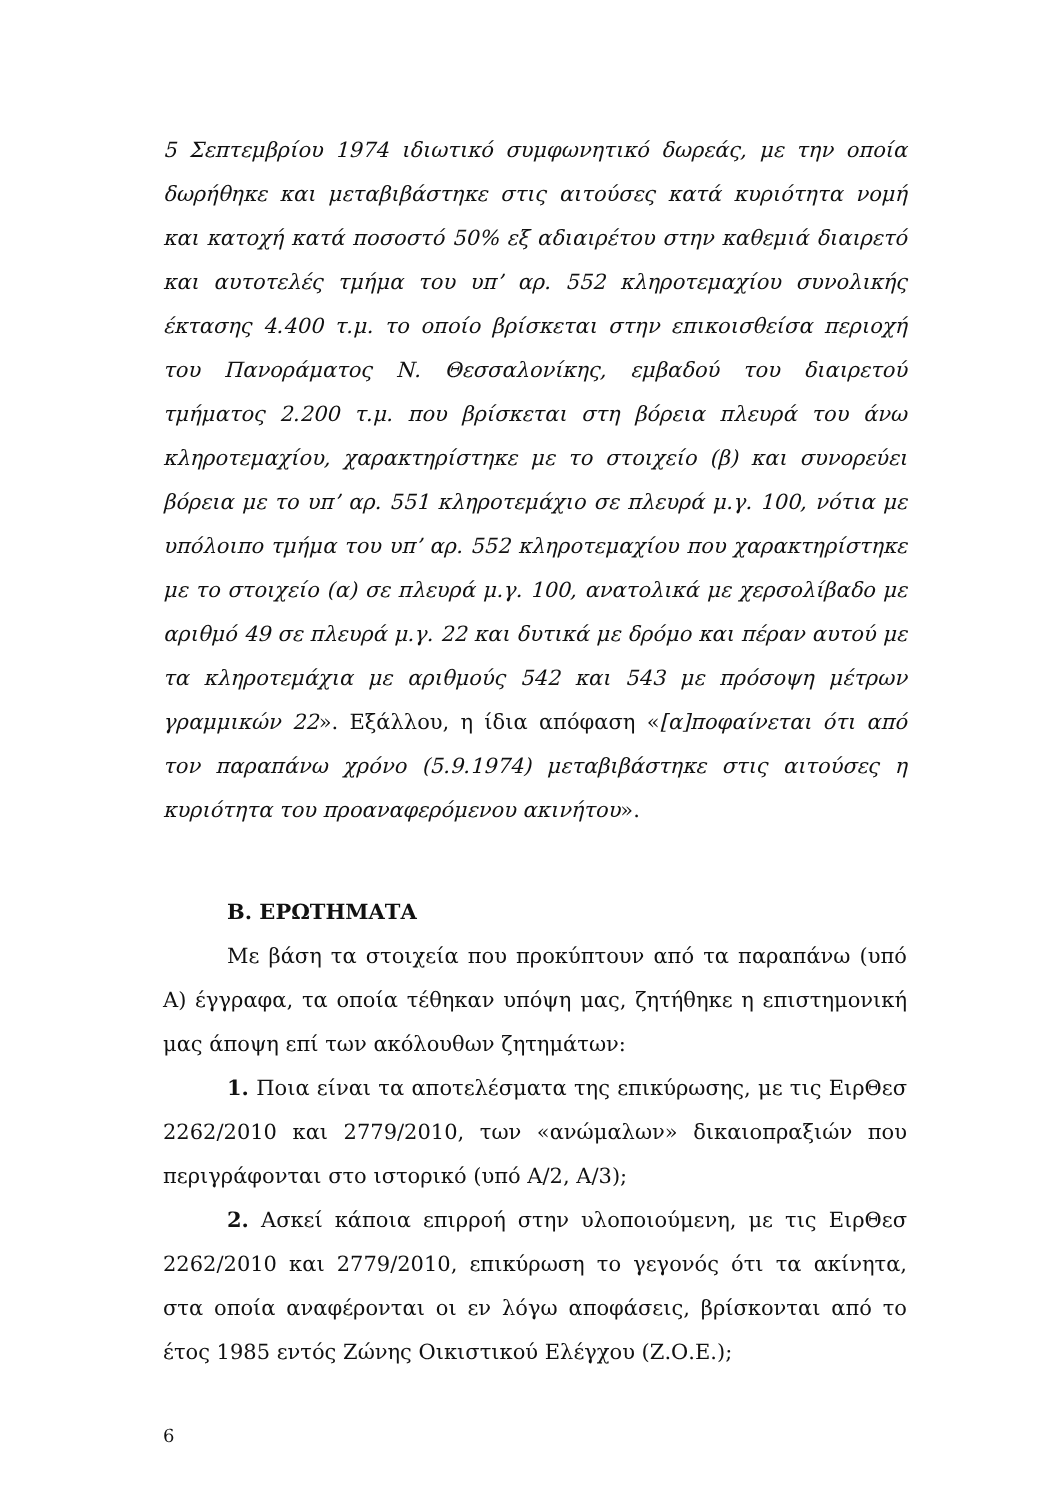5 Σεπτεμβρίου 1974 ιδιωτικό συμφωνητικό δωρεάς, με την οποία δωρήθηκε και μεταβιβάστηκε στις αιτούσες κατά κυριότητα νομή και κατοχή κατά ποσοστό 50% εξ αδιαιρέτου στην καθεμιά διαιρετό και αυτοτελές τμήμα του υπ’ αρ. 552 κληροτεμαχίου συνολικής έκτασης 4.400 τ.μ. το οποίο βρίσκεται στην επικοισθείσα περιοχή του Πανοράματος Ν. Θεσσαλονίκης, εμβαδού του διαιρετού τμήματος 2.200 τ.μ. που βρίσκεται στη βόρεια πλευρά του άνω κληροτεμαχίου, χαρακτηρίστηκε με το στοιχείο (β) και συνορεύει βόρεια με το υπ’ αρ. 551 κληροτεμάχιο σε πλευρά μ.γ. 100, νότια με υπόλοιπο τμήμα του υπ’ αρ. 552 κληροτεμαχίου που χαρακτηρίστηκε με το στοιχείο (α) σε πλευρά μ.γ. 100, ανατολικά με χερσολίβαδο με αριθμό 49 σε πλευρά μ.γ. 22 και δυτικά με δρόμο και πέραν αυτού με τα κληροτεμάχια με αριθμούς 542 και 543 με πρόσοψη μέτρων γραμμικών 22». Εξάλλου, η ίδια απόφαση «[α]ποφαίνεται ότι από τον παραπάνω χρόνο (5.9.1974) μεταβιβάστηκε στις αιτούσες η κυριότητα του προαναφερόμενου ακινήτου».
Β. ΕΡΩΤΗΜΑΤΑ
Με βάση τα στοιχεία που προκύπτουν από τα παραπάνω (υπό Α) έγγραφα, τα οποία τέθηκαν υπόψη μας, ζητήθηκε η επιστημονική μας άποψη επί των ακόλουθων ζητημάτων:
1. Ποια είναι τα αποτελέσματα της επικύρωσης, με τις ΕιρΘεσ 2262/2010 και 2779/2010, των «ανώμαλων» δικαιοπραξιών που περιγράφονται στο ιστορικό (υπό Α/2, Α/3);
2. Ασκεί κάποια επιρροή στην υλοποιούμενη, με τις ΕιρΘεσ 2262/2010 και 2779/2010, επικύρωση το γεγονός ότι τα ακίνητα, στα οποία αναφέρονται οι εν λόγω αποφάσεις, βρίσκονται από το έτος 1985 εντός Ζώνης Οικιστικού Ελέγχου (Ζ.Ο.Ε.);
6